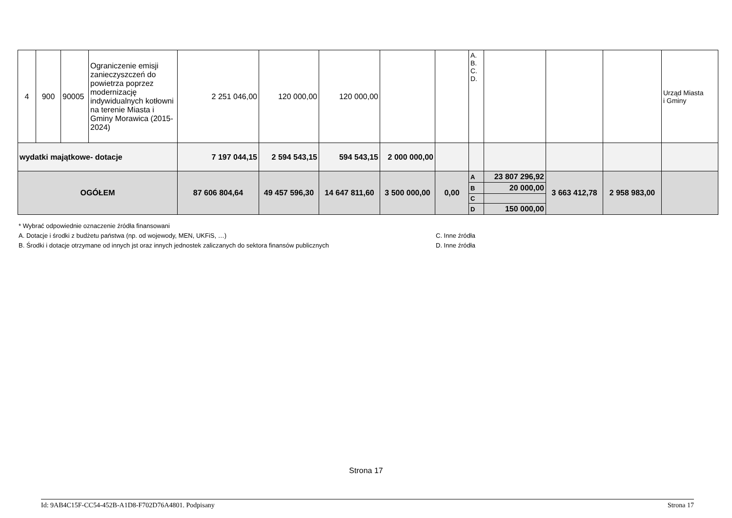| 4 | 900 | 90005 | Ograniczenie emisji zanieczyszczeń do powietrza poprzez modernizację indywidualnych kotłowni na terenie Miasta i Gminy Morawica (2015-2024) | 2 251 046,00 | 120 000,00 | 120 000,00 | | | A. B. C. D. | | | | Urząd Miasta i Gminy |
| wydatki majątkowe- dotacje | | | | 7 197 044,15 | 2 594 543,15 | 594 543,15 | 2 000 000,00 | | | | | | |
| OGÓŁEM | | | | 87 606 804,64 | 49 457 596,30 | 14 647 811,60 | 3 500 000,00 | 0,00 | A | 23 807 296,92 | 3 663 412,78 | 2 958 983,00 | |
| | | | | | | | | | B | 20 000,00 | | | |
| | | | | | | | | | C | | | | |
| | | | | | | | | | D | 150 000,00 | | | |
* Wybrać odpowiednie oznaczenie źródła finansowani
A. Dotacje i środki z budżetu państwa (np. od wojewody, MEN, UKFiS, …) C. Inne źródła
B. Środki i dotacje otrzymane od innych jst oraz innych jednostek zaliczanych do sektora finansów publicznych D. Inne źródła
Strona 17
Id: 9AB4C15F-CC54-452B-A1D8-F702D76A4801. Podpisany Strona 17